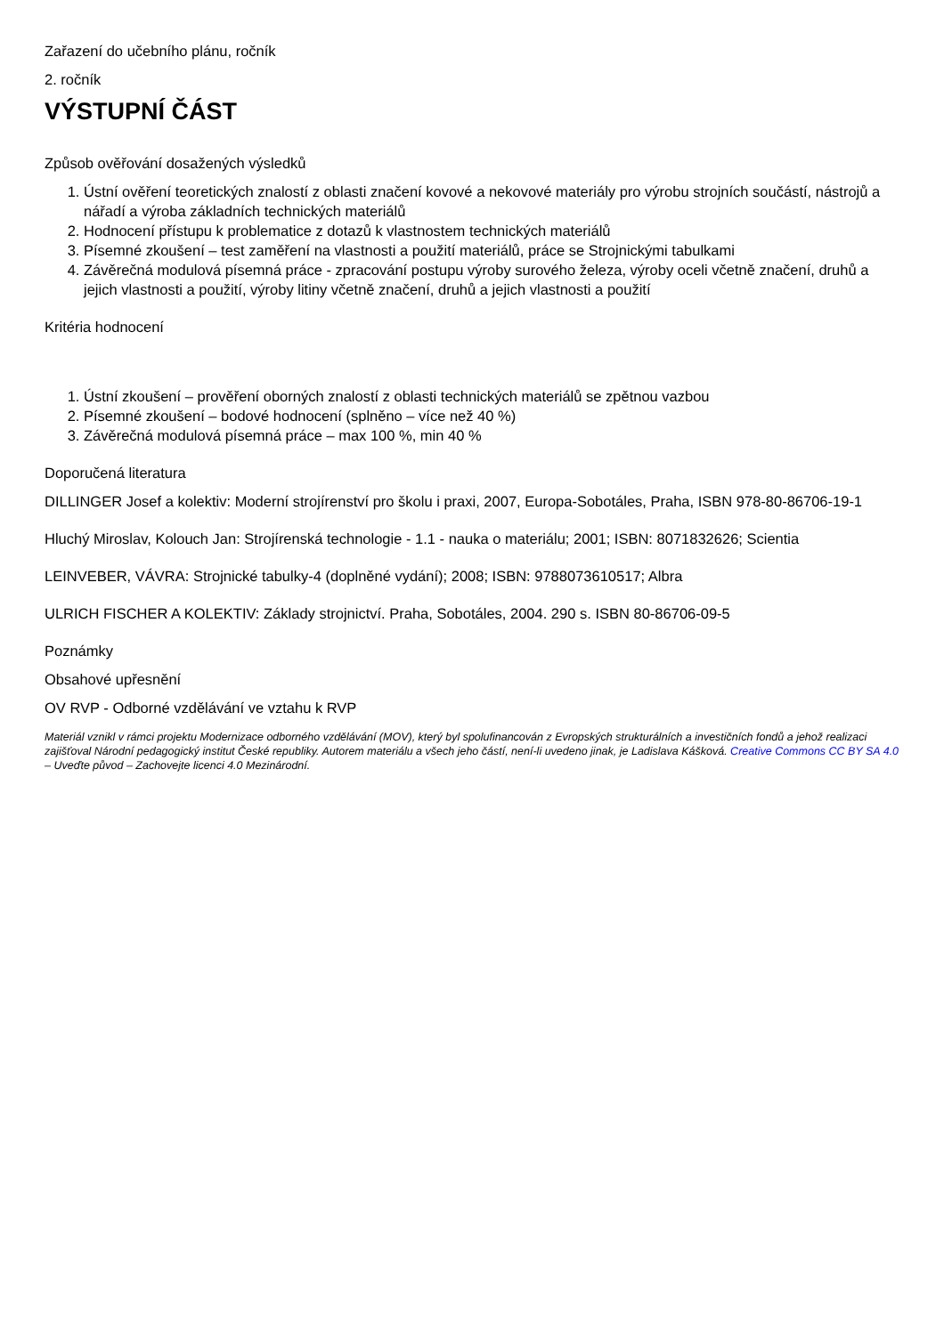Zařazení do učebního plánu, ročník
2. ročník
VÝSTUPNÍ ČÁST
Způsob ověřování dosažených výsledků
1. Ústní ověření teoretických znalostí z oblasti značení kovové a nekovové materiály pro výrobu strojních součástí, nástrojů a nářadí a výroba základních technických materiálů
2. Hodnocení přístupu k problematice z dotazů k vlastnostem technických materiálů
3. Písemné zkoušení – test zaměření na vlastnosti a použití materiálů, práce se Strojnickými tabulkami
4. Závěrečná modulová písemná práce - zpracování postupu výroby surového železa, výroby oceli včetně značení, druhů a jejich vlastnosti a použití, výroby litiny včetně značení, druhů a jejich vlastnosti a použití
Kritéria hodnocení
1. Ústní zkoušení – prověření oborných znalostí z oblasti technických materiálů se zpětnou vazbou
2. Písemné zkoušení – bodové hodnocení (splněno – více než 40 %)
3. Závěrečná modulová písemná práce – max 100 %, min 40 %
Doporučená literatura
DILLINGER Josef a kolektiv: Moderní strojírenství pro školu i praxi, 2007, Europa-Sobotáles, Praha, ISBN 978-80-86706-19-1
Hluchý Miroslav, Kolouch Jan: Strojírenská technologie - 1.1 - nauka o materiálu; 2001; ISBN: 8071832626; Scientia
LEINVEBER, VÁVRA: Strojnické tabulky-4 (doplněné vydání); 2008; ISBN: 9788073610517; Albra
ULRICH FISCHER A KOLEKTIV: Základy strojnictví. Praha, Sobotáles, 2004. 290 s. ISBN 80-86706-09-5
Poznámky
Obsahové upřesnění
OV RVP - Odborné vzdělávání ve vztahu k RVP
Materiál vznikl v rámci projektu Modernizace odborného vzdělávání (MOV), který byl spolufinancován z Evropských strukturálních a investičních fondů a jehož realizaci zajišťoval Národní pedagogický institut České republiky. Autorem materiálu a všech jeho částí, není-li uvedeno jinak, je Ladislava Kášková. Creative Commons CC BY SA 4.0 – Uveďte původ – Zachovejte licenci 4.0 Mezinárodní.